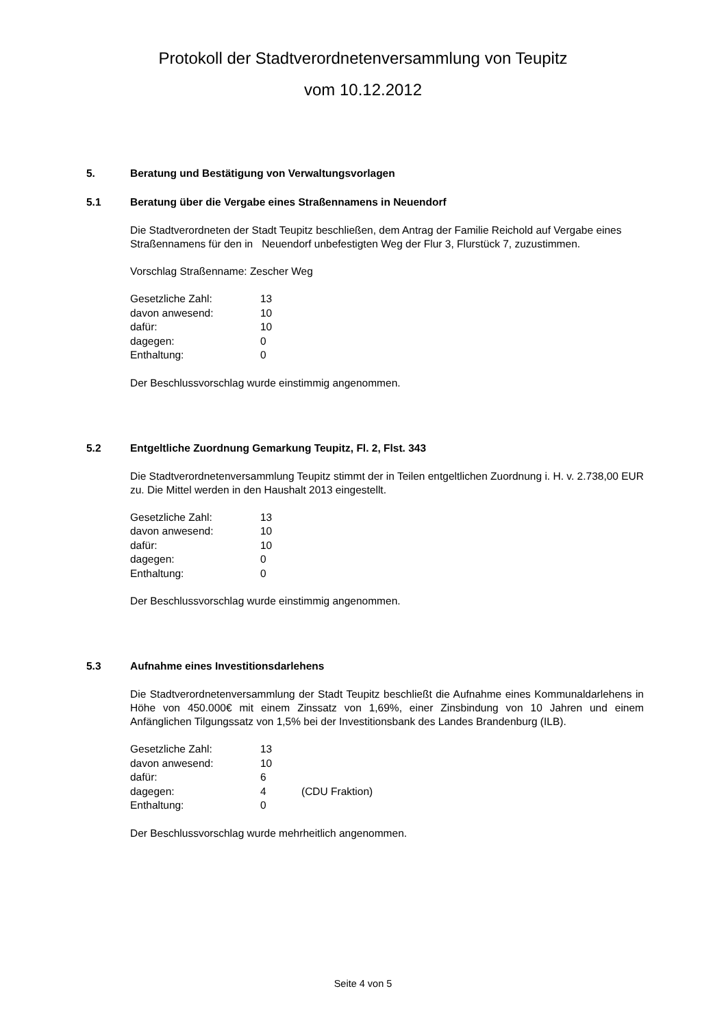Protokoll der Stadtverordnetenversammlung von Teupitz
vom 10.12.2012
5. Beratung und Bestätigung von Verwaltungsvorlagen
5.1 Beratung über die Vergabe eines Straßennamens in Neuendorf
Die Stadtverordneten der Stadt Teupitz beschließen, dem Antrag der Familie Reichold auf Vergabe eines Straßennamens für den in Neuendorf unbefestigten Weg der Flur 3, Flurstück 7, zuzustimmen.
Vorschlag Straßenname: Zescher Weg
| Gesetzliche Zahl: | 13 |
| davon anwesend: | 10 |
| dafür: | 10 |
| dagegen: | 0 |
| Enthaltung: | 0 |
Der Beschlussvorschlag wurde einstimmig angenommen.
5.2 Entgeltliche Zuordnung Gemarkung Teupitz, Fl. 2, Flst. 343
Die Stadtverordnetenversammlung Teupitz stimmt der in Teilen entgeltlichen Zuordnung i. H. v. 2.738,00 EUR zu. Die Mittel werden in den Haushalt 2013 eingestellt.
| Gesetzliche Zahl: | 13 |
| davon anwesend: | 10 |
| dafür: | 10 |
| dagegen: | 0 |
| Enthaltung: | 0 |
Der Beschlussvorschlag wurde einstimmig angenommen.
5.3 Aufnahme eines Investitionsdarlehens
Die Stadtverordnetenversammlung der Stadt Teupitz beschließt die Aufnahme eines Kommunaldarlehens in Höhe von 450.000€ mit einem Zinssatz von 1,69%, einer Zinsbindung von 10 Jahren und einem Anfänglichen Tilgungssatz von 1,5% bei der Investitionsbank des Landes Brandenburg (ILB).
| Gesetzliche Zahl: | 13 | |
| davon anwesend: | 10 | |
| dafür: | 6 | |
| dagegen: | 4 | (CDU Fraktion) |
| Enthaltung: | 0 | |
Der Beschlussvorschlag wurde mehrheitlich angenommen.
Seite 4 von 5